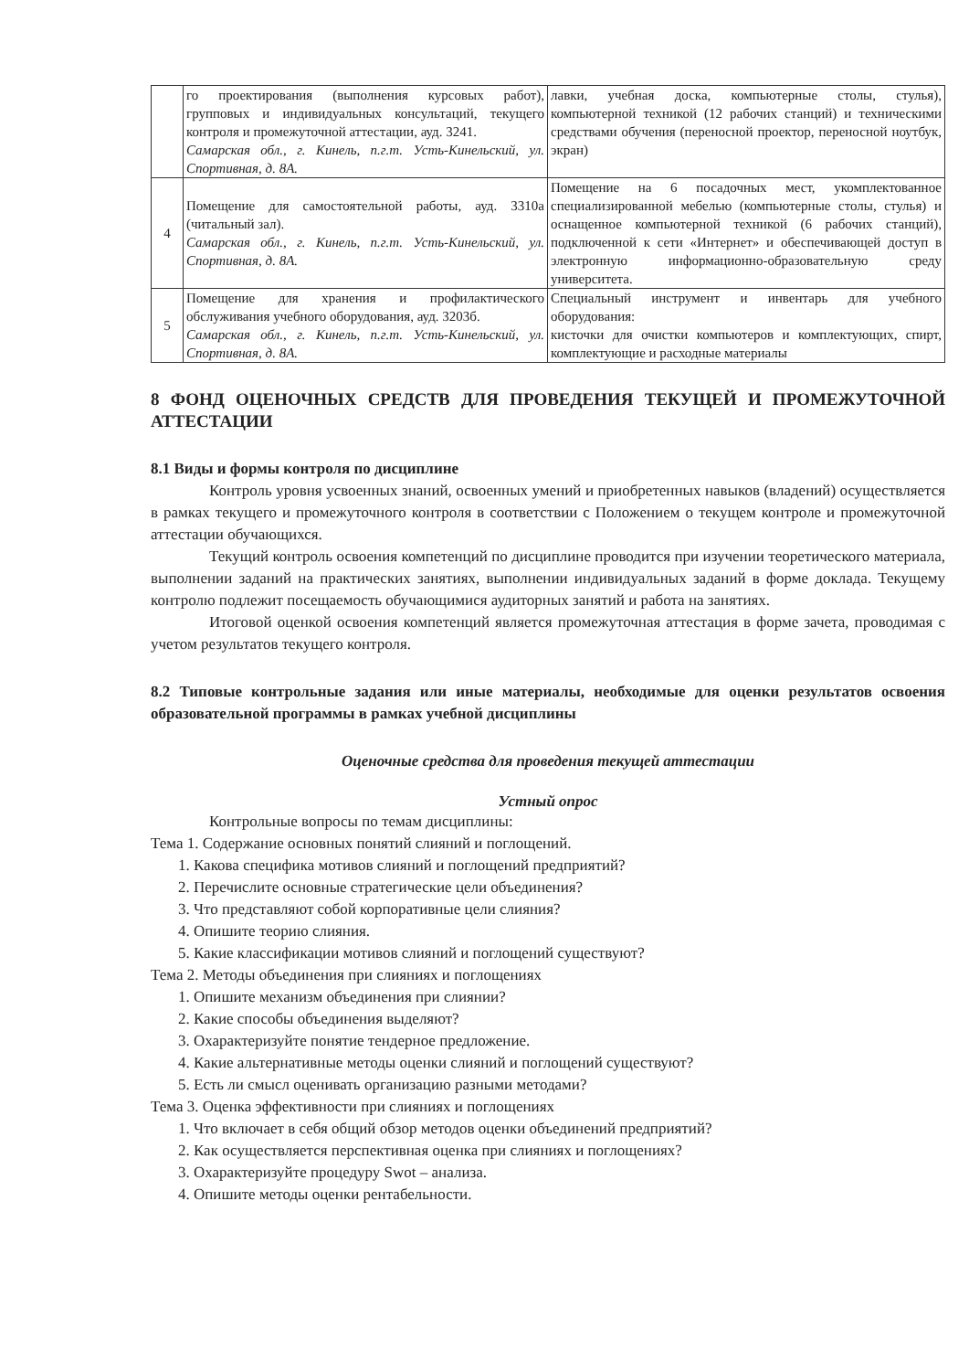| | го проектирования (выполнения курсовых работ), групповых и индивидуальных консультаций, текущего контроля и промежуточной аттестации, ауд. 3241. Самарская обл., г. Кинель, п.г.т. Усть-Кинельский, ул. Спортивная, д. 8А. | лавки, учебная доска, компьютерные столы, стулья), компьютерной техникой (12 рабочих станций) и техническими средствами обучения (переносной проектор, переносной ноутбук, экран) |
| 4 | Помещение для самостоятельной работы, ауд. 3310а (читальный зал). Самарская обл., г. Кинель, п.г.т. Усть-Кинельский, ул. Спортивная, д. 8А. | Помещение на 6 посадочных мест, укомплектованное специализированной мебелью (компьютерные столы, стулья) и оснащенное компьютерной техникой (6 рабочих станций), подключенной к сети «Интернет» и обеспечивающей доступ в электронную информационно-образовательную среду университета. |
| 5 | Помещение для хранения и профилактического обслуживания учебного оборудования, ауд. 3203б. Самарская обл., г. Кинель, п.г.т. Усть-Кинельский, ул. Спортивная, д. 8А. | Специальный инструмент и инвентарь для учебного оборудования: кисточки для очистки компьютеров и комплектующих, спирт, комплектующие и расходные материалы |
8 ФОНД ОЦЕНОЧНЫХ СРЕДСТВ ДЛЯ ПРОВЕДЕНИЯ ТЕКУЩЕЙ И ПРОМЕЖУТОЧНОЙ АТТЕСТАЦИИ
8.1 Виды и формы контроля по дисциплине
Контроль уровня усвоенных знаний, освоенных умений и приобретенных навыков (владений) осуществляется в рамках текущего и промежуточного контроля в соответствии с Положением о текущем контроле и промежуточной аттестации обучающихся.
Текущий контроль освоения компетенций по дисциплине проводится при изучении теоретического материала, выполнении заданий на практических занятиях, выполнении индивидуальных заданий в форме доклада. Текущему контролю подлежит посещаемость обучающимися аудиторных занятий и работа на занятиях.
Итоговой оценкой освоения компетенций является промежуточная аттестация в форме зачета, проводимая с учетом результатов текущего контроля.
8.2 Типовые контрольные задания или иные материалы, необходимые для оценки результатов освоения образовательной программы в рамках учебной дисциплины
Оценочные средства для проведения текущей аттестации
Устный опрос
Контрольные вопросы по темам дисциплины:
Тема 1. Содержание основных понятий слияний и поглощений.
1. Какова специфика мотивов слияний и поглощений предприятий?
2. Перечислите основные стратегические цели объединения?
3. Что представляют собой корпоративные цели слияния?
4. Опишите теорию слияния.
5. Какие классификации мотивов слияний и поглощений существуют?
Тема 2. Методы объединения при слияниях и поглощениях
1. Опишите механизм объединения при слиянии?
2. Какие способы объединения выделяют?
3. Охарактеризуйте понятие тендерное предложение.
4. Какие альтернативные методы оценки слияний и поглощений существуют?
5. Есть ли смысл оценивать организацию разными методами?
Тема 3. Оценка эффективности при слияниях и поглощениях
1. Что включает в себя общий обзор методов оценки объединений предприятий?
2. Как осуществляется перспективная оценка при слияниях и поглощениях?
3. Охарактеризуйте процедуру Swot – анализа.
4. Опишите методы оценки рентабельности.